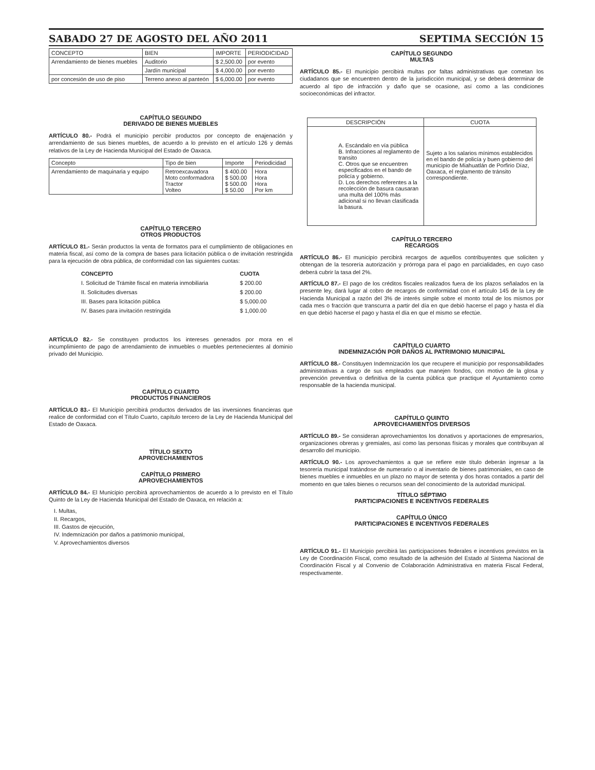SABADO 27 DE AGOSTO DEL AÑO 2011 SEPTIMA SECCIÓN 15
| CONCEPTO | BIEN | IMPORTE | PERIODICIDAD |
| --- | --- | --- | --- |
| Arrendamiento de bienes muebles | Auditorio | $ 2,500.00 | por evento |
| | Jardín municipal | $ 4,000.00 | por evento |
| por concesión de uso de piso | Terreno anexo al panteón | $ 6,000.00 | por evento |
CAPÍTULO SEGUNDO
DERIVADO DE BIENES MUEBLES
ARTÍCULO 80.- Podrá el municipio percibir productos por concepto de enajenación y arrendamiento de sus bienes muebles, de acuerdo a lo previsto en el artículo 126 y demás relativos de la Ley de Hacienda Municipal del Estado de Oaxaca.
| Concepto | Tipo de bien | Importe | Periodicidad |
| --- | --- | --- | --- |
| Arrendamiento de maquinaria y equipo | Retroexcavadora Moto conformadora Tractor Volteo | $ 400.00 $ 500.00 $ 500.00 $ 50.00 | Hora Hora Hora Por km |
CAPÍTULO TERCERO
OTROS PRODUCTOS
ARTÍCULO 81.- Serán productos la venta de formatos para el cumplimiento de obligaciones en materia fiscal, así como de la compra de bases para licitación pública o de invitación restringida para la ejecución de obra pública, de conformidad con las siguientes cuotas:
| CONCEPTO | CUOTA |
| I. Solicitud de Trámite fiscal en materia inmobiliaria | $ 200.00 |
| II. Solicitudes diversas | $ 200.00 |
| III. Bases para licitación pública | $ 5,000.00 |
| IV. Bases para invitación restringida | $ 1,000.00 |
ARTÍCULO 82.- Se constituyen productos los intereses generados por mora en el incumplimiento de pago de arrendamiento de inmuebles o muebles pertenecientes al dominio privado del Municipio.
CAPÍTULO CUARTO
PRODUCTOS FINANCIEROS
ARTÍCULO 83.- El Municipio percibirá productos derivados de las inversiones financieras que realice de conformidad con el Título Cuarto, capítulo tercero de la Ley de Hacienda Municipal del Estado de Oaxaca.
TÍTULO SEXTO
APROVECHAMIENTOS
CAPÍTULO PRIMERO
APROVECHAMIENTOS
ARTÍCULO 84.- El Municipio percibirá aprovechamientos de acuerdo a lo previsto en el Título Quinto de la Ley de Hacienda Municipal del Estado de Oaxaca, en relación a:
I. Multas,
II. Recargos,
III. Gastos de ejecución,
IV. Indemnización por daños a patrimonio municipal,
V. Aprovechamientos diversos
CAPÍTULO SEGUNDO
MULTAS
ARTÍCULO 85.- El municipio percibirá multas por faltas administrativas que cometan los ciudadanos que se encuentren dentro de la jurisdicción municipal, y se deberá determinar de acuerdo al tipo de infracción y daño que se ocasione, así como a las condiciones socioeconómicas del infractor.
| DESCRIPCIÓN | CUOTA |
| --- | --- |
| A. Escándalo en vía pública B. Infracciones al reglamento de transito C. Otros que se encuentren especificados en el bando de policía y gobierno. D. Los derechos referentes a la recolección de basura causaran una multa del 100% más adicional si no llevan clasificada la basura. | Sujeto a los salarios mínimos establecidos en el bando de policía y buen gobierno del municipio de Miahuatlán de Porfirio Díaz, Oaxaca, el reglamento de tránsito correspondiente. |
CAPÍTULO TERCERO
RECARGOS
ARTÍCULO 86.- El municipio percibirá recargos de aquellos contribuyentes que soliciten y obtengan de la tesorería autorización y prórroga para el pago en parcialidades, en cuyo caso deberá cubrir la tasa del 2%.
ARTÍCULO 87.- El pago de los créditos fiscales realizados fuera de los plazos señalados en la presente ley, dará lugar al cobro de recargos de conformidad con el artículo 145 de la Ley de Hacienda Municipal a razón del 3% de interés simple sobre el monto total de los mismos por cada mes o fracción que transcurra a partir del día en que debió hacerse el pago y hasta el día en que debió hacerse el pago y hasta el día en que el mismo se efectúe.
CAPÍTULO CUARTO
INDEMNIZACIÓN POR DAÑOS AL PATRIMONIO MUNICIPAL
ARTÍCULO 88.- Constituyen Indemnización los que recupere el municipio por responsabilidades administrativas a cargo de sus empleados que manejen fondos, con motivo de la glosa y prevención preventiva o definitiva de la cuenta pública que practique el Ayuntamiento como responsable de la hacienda municipal.
CAPÍTULO QUINTO
APROVECHAMIENTOS DIVERSOS
ARTÍCULO 89.- Se consideran aprovechamientos los donativos y aportaciones de empresarios, organizaciones obreras y gremiales, así como las personas físicas y morales que contribuyan al desarrollo del municipio.
ARTÍCULO 90.- Los aprovechamientos a que se refiere este título deberán ingresar a la tesorería municipal tratándose de numerario o al inventario de bienes patrimoniales, en caso de bienes muebles e inmuebles en un plazo no mayor de setenta y dos horas contados a partir del momento en que tales bienes o recursos sean del conocimiento de la autoridad municipal.
TÍTULO SÉPTIMO
PARTICIPACIONES E INCENTIVOS FEDERALES
CAPÍTULO ÚNICO
PARTICIPACIONES E INCENTIVOS FEDERALES
ARTÍCULO 91.- El Municipio percibirá las participaciones federales e incentivos previstos en la Ley de Coordinación Fiscal, como resultado de la adhesión del Estado al Sistema Nacional de Coordinación Fiscal y al Convenio de Colaboración Administrativa en materia Fiscal Federal, respectivamente.